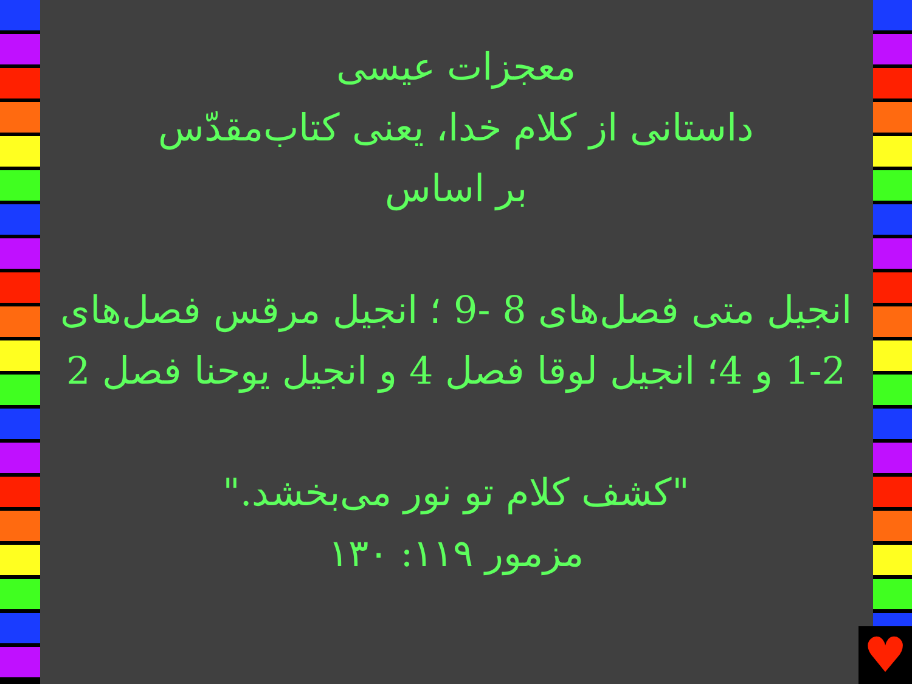معجزات عیسی
داستانی از کلام خدا، یعنی کتاب‌مقدّس
بر اساس
انجیل متی فصل‌های 8 -9 ؛ انجیل مرقس فصل‌های 2-1 و 4؛ انجیل لوقا فصل 4 و انجیل یوحنا فصل 2
"کشف کلام تو نور می‌بخشد."
مزمور ۱۱۹: ۱۳۰
♥